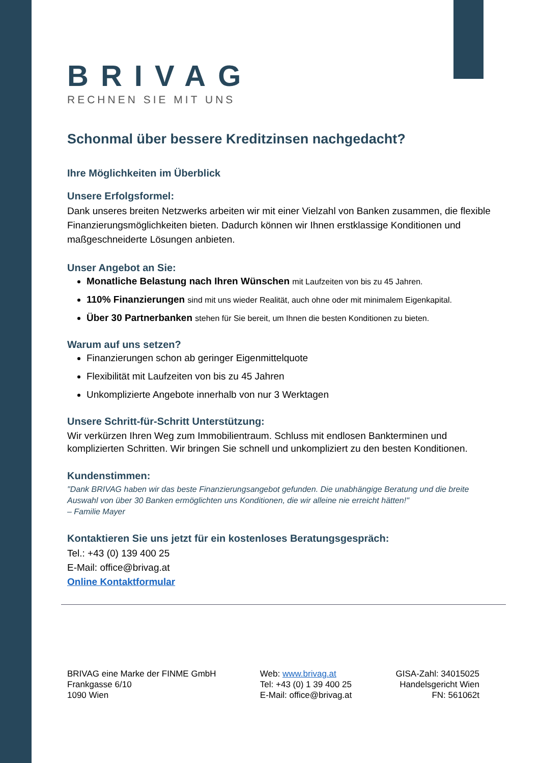BRIVAG
RECHNEN SIE MIT UNS
Schonmal über bessere Kreditzinsen nachgedacht?
Ihre Möglichkeiten im Überblick
Unsere Erfolgsformel:
Dank unseres breiten Netzwerks arbeiten wir mit einer Vielzahl von Banken zusammen, die flexible Finanzierungsmöglichkeiten bieten. Dadurch können wir Ihnen erstklassige Konditionen und maßgeschneiderte Lösungen anbieten.
Unser Angebot an Sie:
Monatliche Belastung nach Ihren Wünschen mit Laufzeiten von bis zu 45 Jahren.
110% Finanzierungen sind mit uns wieder Realität, auch ohne oder mit minimalem Eigenkapital.
Über 30 Partnerbanken stehen für Sie bereit, um Ihnen die besten Konditionen zu bieten.
Warum auf uns setzen?
Finanzierungen schon ab geringer Eigenmittelquote
Flexibilität mit Laufzeiten von bis zu 45 Jahren
Unkomplizierte Angebote innerhalb von nur 3 Werktagen
Unsere Schritt-für-Schritt Unterstützung:
Wir verkürzen Ihren Weg zum Immobilientraum. Schluss mit endlosen Bankterminen und komplizierten Schritten. Wir bringen Sie schnell und unkompliziert zu den besten Konditionen.
Kundenstimmen:
"Dank BRIVAG haben wir das beste Finanzierungsangebot gefunden. Die unabhängige Beratung und die breite Auswahl von über 30 Banken ermöglichten uns Konditionen, die wir alleine nie erreicht hätten!"
– Familie Mayer
Kontaktieren Sie uns jetzt für ein kostenloses Beratungsgespräch:
Tel.: +43 (0) 139 400 25
E-Mail: office@brivag.at
Online Kontaktformular
BRIVAG eine Marke der FINME GmbH
Frankgasse 6/10
1090 Wien
Web: www.brivag.at
Tel: +43 (0) 1 39 400 25
E-Mail: office@brivag.at
GISA-Zahl: 34015025
Handelsgericht Wien
FN: 561062t